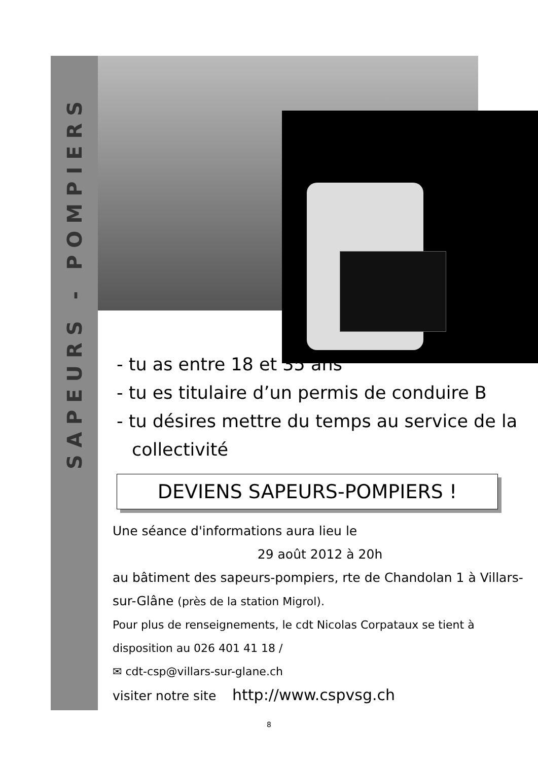SAPEURS - POMPIERS
- tu as entre 18 et 35 ans
- tu es titulaire d’un permis de conduire B
- tu désires mettre du temps au service de la collectivité
DEVIENS SAPEURS-POMPIERS !
Une séance d'informations aura lieu le
29 août 2012 à 20h
au bâtiment des sapeurs-pompiers, rte de Chandolan 1 à Villars-sur-Glâne (près de la station Migrol).
Pour plus de renseignements, le cdt Nicolas Corpataux se tient à disposition au 026 401 41 18 /
✉ cdt-csp@villars-sur-glane.ch
visiter notre site http://www.cspvsg.ch
8